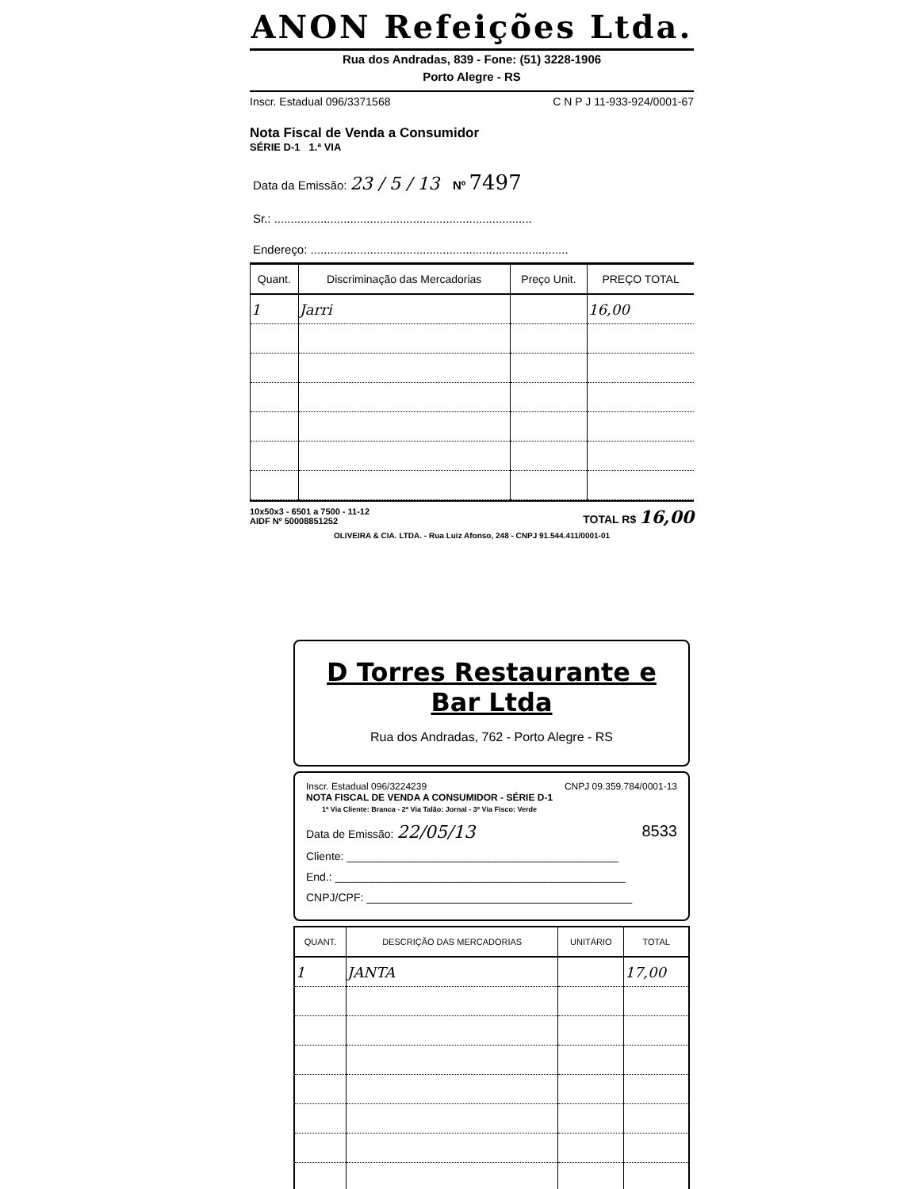ANON Refeições Ltda.
Rua dos Andradas, 839 - Fone: (51) 3228-1906
Porto Alegre - RS
Inscr. Estadual 096/3371568 C N P J 11-933-924/0001-67
Nota Fiscal de Venda a Consumidor
SÉRIE D-1 1.ª VIA
Data da Emissão: 23 / 5 / 13 Nº 7497
Sr.: ..............................................................................
Endereço: ..............................................................................
| Quant. | Discriminação das Mercadorias | Preço Unit. | PREÇO TOTAL |
| --- | --- | --- | --- |
| 1 | Jarri | | 16,00 |
10x50x3 - 6501 a 7500 - 11-12
AIDF Nº 50008851252 TOTAL R$ 16,00
OLIVEIRA & CIA. LTDA. - Rua Luiz Afonso, 248 - CNPJ 91.544.411/0001-01
D Torres Restaurante e Bar Ltda
Rua dos Andradas, 762 - Porto Alegre - RS
Inscr. Estadual 096/3224239 CNPJ 09.359.784/0001-13
NOTA FISCAL DE VENDA A CONSUMIDOR - SÉRIE D-1
1ª Via Cliente: Branca - 2ª Via Talão: Jornal - 3ª Via Fisco: Verde
Data de Emissão: 22/05/13 8533
Cliente: ____________________________________________
End.: _______________________________________________
CNPJ/CPF: ___________________________________________
| QUANT. | DESCRIÇÃO DAS MERCADORIAS | UNITÁRIO | TOTAL |
| --- | --- | --- | --- |
| 1 | JANTA | | 17,00 |